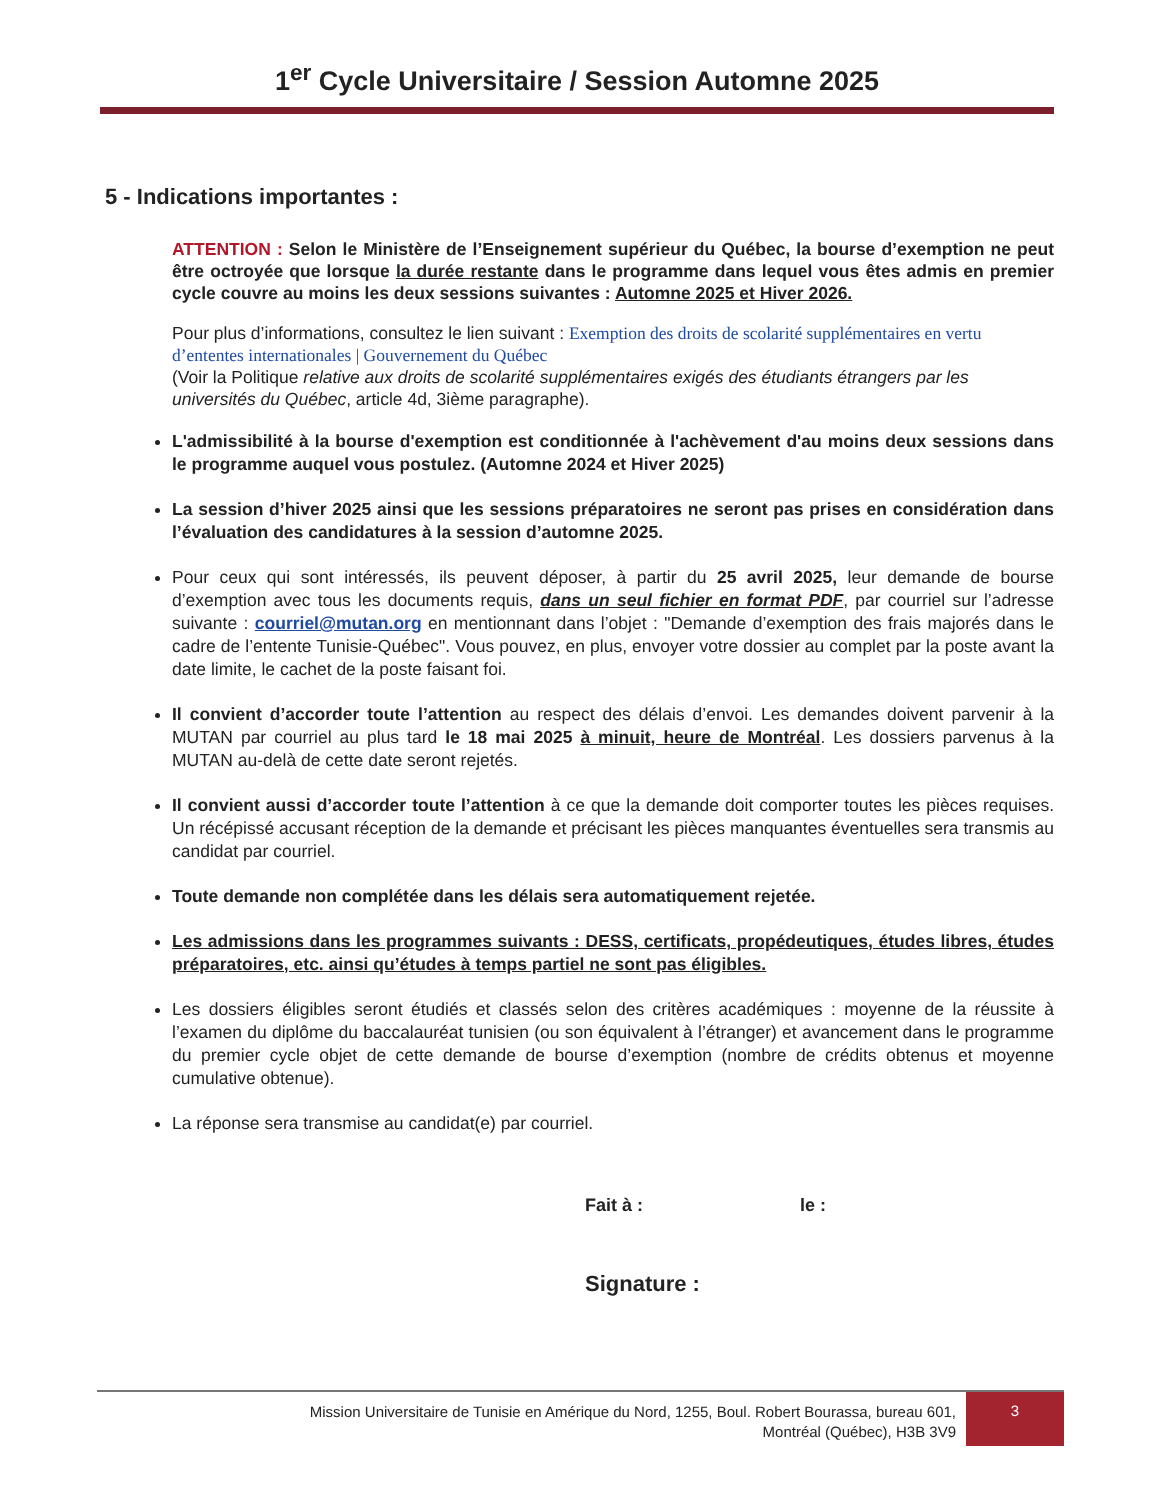1<sup>er</sup> Cycle Universitaire / Session Automne 2025
5 - Indications importantes :
ATTENTION : Selon le Ministère de l’Enseignement supérieur du Québec, la bourse d’exemption ne peut être octroyée que lorsque la durée restante dans le programme dans lequel vous êtes admis en premier cycle couvre au moins les deux sessions suivantes : Automne 2025 et Hiver 2026.
Pour plus d’informations, consultez le lien suivant : Exemption des droits de scolarité supplémentaires en vertu d’ententes internationales | Gouvernement du Québec
(Voir la Politique relative aux droits de scolarité supplémentaires exigés des étudiants étrangers par les universités du Québec, article 4d, 3ième paragraphe).
L'admissibilité à la bourse d'exemption est conditionnée à l'achèvement d'au moins deux sessions dans le programme auquel vous postulez. (Automne 2024 et Hiver 2025)
La session d’hiver 2025 ainsi que les sessions préparatoires ne seront pas prises en considération dans l’évaluation des candidatures à la session d’automne 2025.
Pour ceux qui sont intéressés, ils peuvent déposer, à partir du 25 avril 2025, leur demande de bourse d’exemption avec tous les documents requis, dans un seul fichier en format PDF, par courriel sur l’adresse suivante : courriel@mutan.org en mentionnant dans l’objet : "Demande d’exemption des frais majorés dans le cadre de l’entente Tunisie-Québec". Vous pouvez, en plus, envoyer votre dossier au complet par la poste avant la date limite, le cachet de la poste faisant foi.
Il convient d’accorder toute l’attention au respect des délais d’envoi. Les demandes doivent parvenir à la MUTAN par courriel au plus tard le 18 mai 2025 à minuit, heure de Montréal. Les dossiers parvenus à la MUTAN au-delà de cette date seront rejetés.
Il convient aussi d’accorder toute l’attention à ce que la demande doit comporter toutes les pièces requises. Un récépissé accusant réception de la demande et précisant les pièces manquantes éventuelles sera transmis au candidat par courriel.
Toute demande non complétée dans les délais sera automatiquement rejetée.
Les admissions dans les programmes suivants : DESS, certificats, propédeutiques, études libres, études préparatoires, etc. ainsi qu’études à temps partiel ne sont pas éligibles.
Les dossiers éligibles seront étudiés et classés selon des critères académiques : moyenne de la réussite à l’examen du diplôme du baccalauréat tunisien (ou son équivalent à l’étranger) et avancement dans le programme du premier cycle objet de cette demande de bourse d’exemption (nombre de crédits obtenus et moyenne cumulative obtenue).
La réponse sera transmise au candidat(e) par courriel.
Fait à : le :
Signature :
Mission Universitaire de Tunisie en Amérique du Nord, 1255, Boul. Robert Bourassa, bureau 601,
Montréal (Québec), H3B 3V9
3